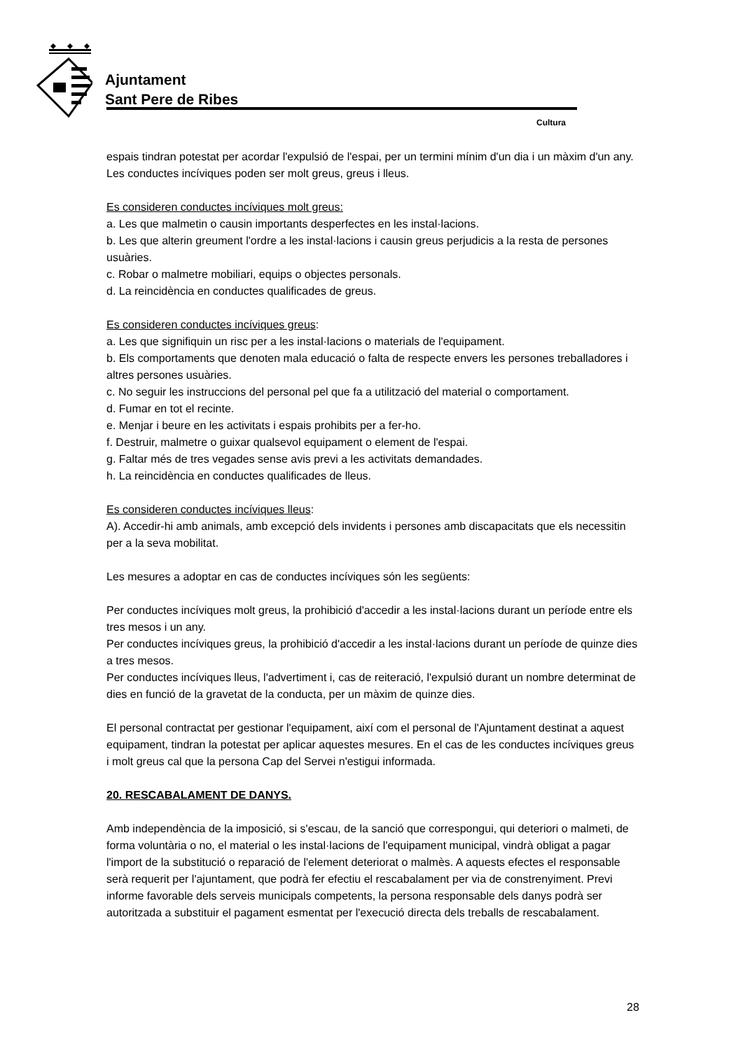Ajuntament
Sant Pere de Ribes
Cultura
espais tindran potestat per acordar l'expulsió de l'espai, per un termini mínim d'un dia i un màxim d'un any.
Les conductes incíviques poden ser molt greus, greus i lleus.
Es consideren conductes incíviques molt greus:
a. Les que malmetin o causin importants desperfectes en les instal·lacions.
b. Les que alterin greument l'ordre a les instal·lacions i causin greus perjudicis a la resta de persones usuàries.
c. Robar o malmetre mobiliari, equips o objectes personals.
d. La reincidència en conductes qualificades de greus.
Es consideren conductes incíviques greus:
a. Les que signifiquin un risc per a les instal·lacions o materials de l'equipament.
b. Els comportaments que denoten mala educació o falta de respecte envers les persones treballadores i altres persones usuàries.
c. No seguir les instruccions del personal pel que fa a utilització del material o comportament.
d. Fumar en tot el recinte.
e. Menjar i beure en les activitats i espais prohibits per a fer-ho.
f. Destruir, malmetre o guixar qualsevol equipament o element de l'espai.
g. Faltar més de tres vegades sense avis previ a les activitats demandades.
h. La reincidència en conductes qualificades de lleus.
Es consideren conductes incíviques lleus:
A). Accedir-hi amb animals, amb excepció dels invidents i persones amb discapacitats que els necessitin per a la seva mobilitat.
Les mesures a adoptar en cas de conductes incíviques són les següents:
Per conductes incíviques molt greus, la prohibició d'accedir a les instal·lacions durant un període entre els tres mesos i un any.
Per conductes incíviques greus, la prohibició d'accedir a les instal·lacions durant un període de quinze dies a tres mesos.
Per conductes incíviques lleus, l'advertiment i, cas de reiteració, l'expulsió durant un nombre determinat de dies en funció de la gravetat de la conducta, per un màxim de quinze dies.
El personal contractat per gestionar l'equipament, així com el personal de l'Ajuntament destinat a aquest equipament, tindran la potestat per aplicar aquestes mesures. En el cas de les conductes incíviques greus i molt greus cal que la persona Cap del Servei n'estigui informada.
20. RESCABALAMENT DE DANYS.
Amb independència de la imposició, si s'escau, de la sanció que correspongui, qui deteriori o malmeti, de forma voluntària o no, el material o les instal·lacions de l'equipament municipal, vindrà obligat a pagar l'import de la substitució o reparació de l'element deteriorat o malmès. A aquests efectes el responsable serà requerit per l'ajuntament, que podrà fer efectiu el rescabalament per via de constrenyiment. Previ informe favorable dels serveis municipals competents, la persona responsable dels danys podrà ser autoritzada a substituir el pagament esmentat per l'execució directa dels treballs de rescabalament.
28